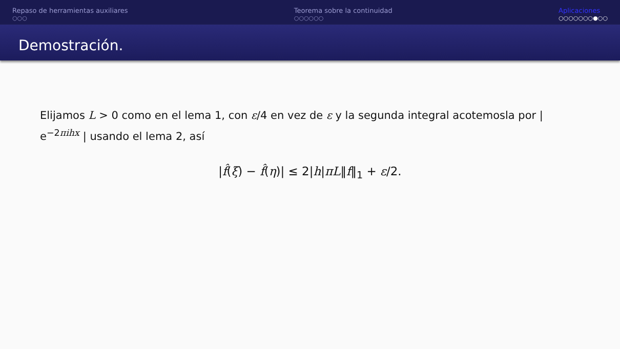Repaso de herramientas auxiliares
○○○
Teorema sobre la continuidad
○○○○○○
Aplicaciones
○○○○○○○●○○
Demostración.
Elijamos L > 0 como en el lema 1, con ε/4 en vez de ε y la segunda integral acotemosla por | e<sup>−2πihx</sup> | usando el lema 2, así
|f̂(ξ) − f̂(η)| ≤ 2|h|πL‖f‖<sub>1</sub> + ε/2.